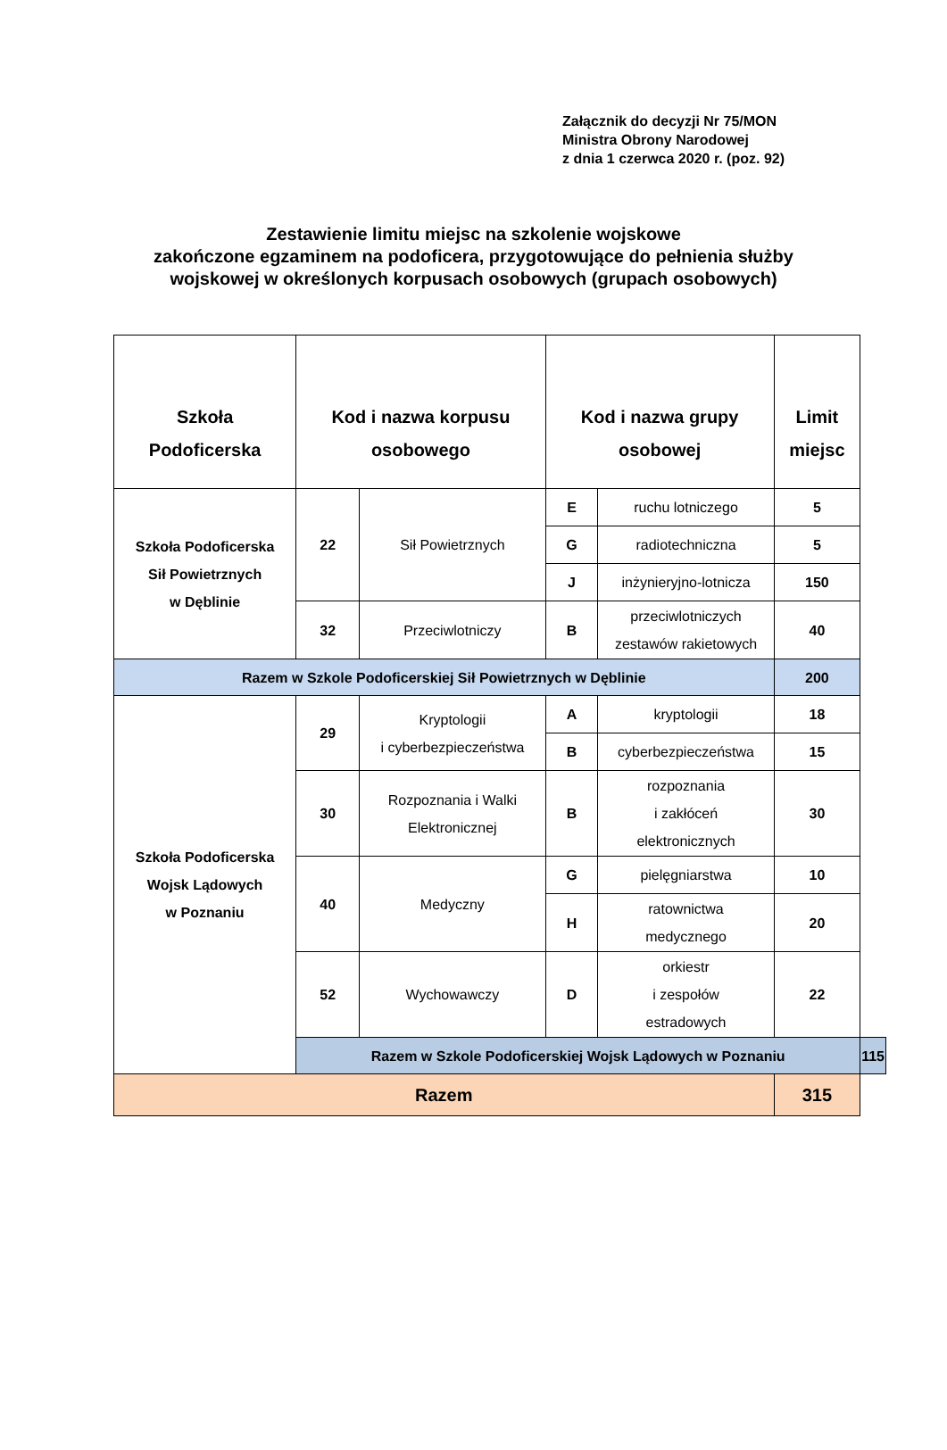Załącznik do decyzji Nr 75/MON
Ministra Obrony Narodowej
z dnia 1 czerwca 2020 r. (poz. 92)
Zestawienie limitu miejsc na szkolenie wojskowe
zakończone egzaminem na podoficera, przygotowujące do pełnienia służby
wojskowej w określonych korpusach osobowych (grupach osobowych)
| Szkoła Podoficerska | Kod i nazwa korpusu osobowego | | Kod i nazwa grupy osobowej | | Limit miejsc | |
| --- | --- | --- | --- | --- | --- | --- |
| Szkoła Podoficerska Sił Powietrznych w Dęblinie | 22 | Sił Powietrznych | E | ruchu lotniczego | 5 | |
| | | | G | radiotechniczna | 5 | |
| | | | J | inżynieryjno-lotnicza | 150 | |
| | 32 | Przeciwlotniczy | B | przeciwlotniczych zestawów rakietowych | 40 | |
| Razem w Szkole Podoficerskiej Sił Powietrznych w Dęblinie | | | | | 200 | |
| Szkoła Podoficerska Wojsk Lądowych w Poznaniu | 29 | Kryptologii i cyberbezpieczeństwa | A | kryptologii | 18 | |
| | | | B | cyberbezpieczeństwa | 15 | |
| | 30 | Rozpoznania i Walki Elektronicznej | B | rozpoznania i zakłóceń elektronicznych | 30 | |
| | 40 | Medyczny | G | pielęgniarstwa | 10 | |
| | | | H | ratownictwa medycznego | 20 | |
| | 52 | Wychowawczy | D | orkiestr i zespołów estradowych | 22 | |
| | Razem w Szkole Podoficerskiej Wojsk Lądowych w Poznaniu | | | | | 115 |
| Razem | | | | | 315 | |